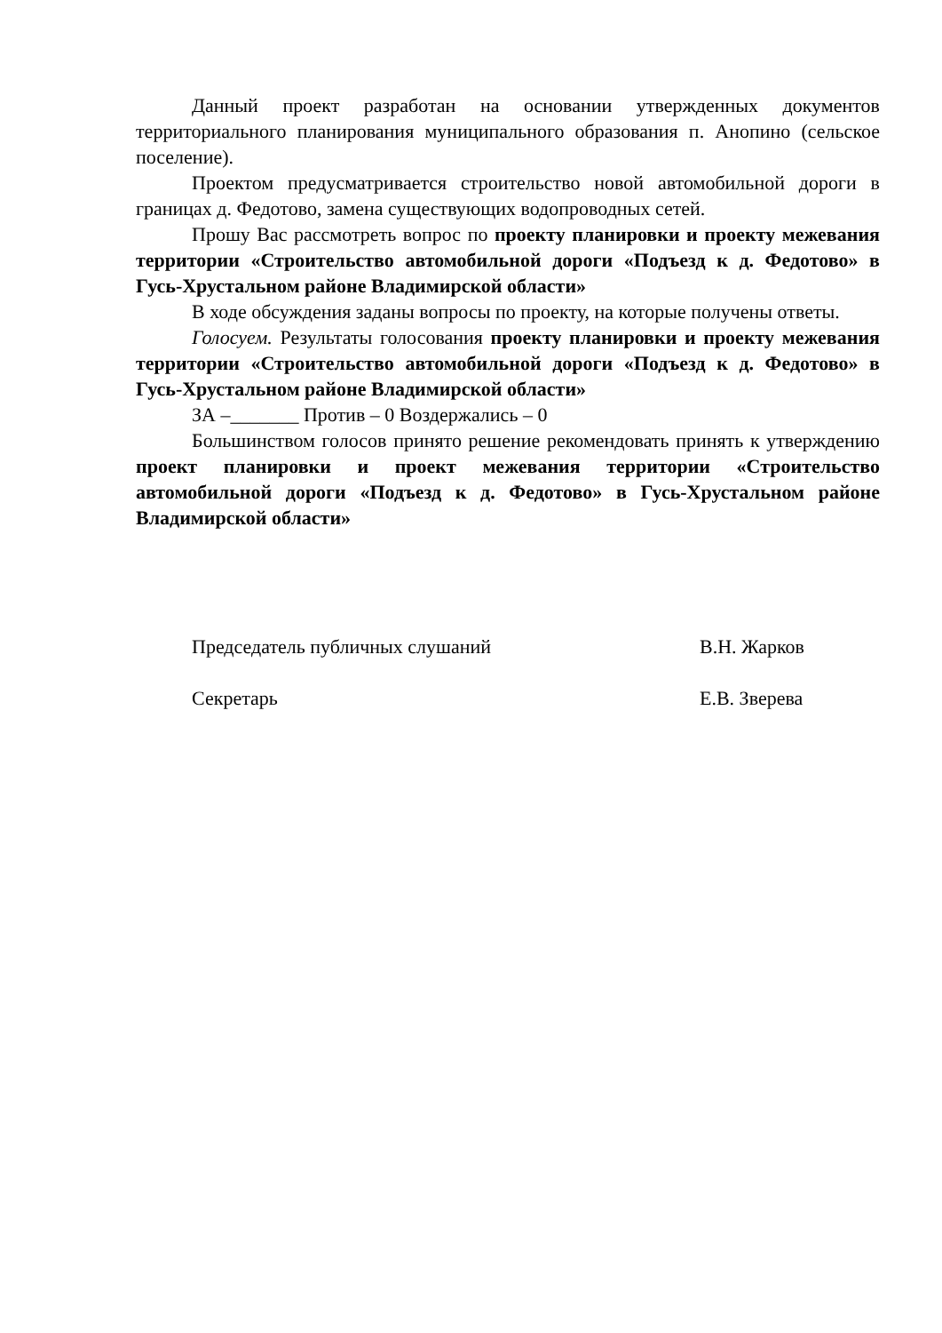Данный проект разработан на основании утвержденных документов территориального планирования муниципального образования п. Анопино (сельское поселение).
Проектом предусматривается строительство новой автомобильной дороги в границах д. Федотово, замена существующих водопроводных сетей.
Прошу Вас рассмотреть вопрос по проекту планировки и проекту межевания территории «Строительство автомобильной дороги «Подъезд к д. Федотово» в Гусь-Хрустальном районе Владимирской области»
В ходе обсуждения заданы вопросы по проекту, на которые получены ответы.
Голосуем. Результаты голосования проекту планировки и проекту межевания территории «Строительство автомобильной дороги «Подъезд к д. Федотово» в Гусь-Хрустальном районе Владимирской области»
ЗА –_______ Против – 0 Воздержались – 0
Большинством голосов принято решение рекомендовать принять к утверждению проект планировки и проект межевания территории «Строительство автомобильной дороги «Подъезд к д. Федотово» в Гусь-Хрустальном районе Владимирской области»
Председатель публичных слушаний В.Н. Жарков
Секретарь Е.В. Зверева